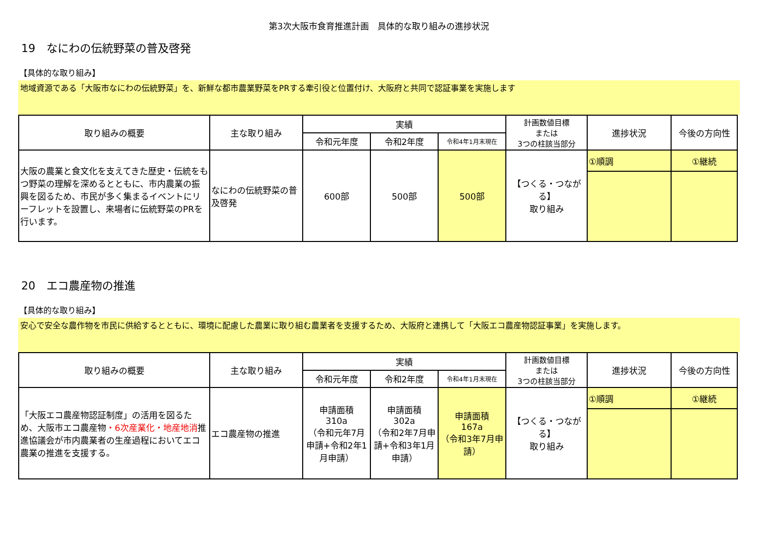第3次大阪市食育推進計画　具体的な取り組みの進捗状況
19　なにわの伝統野菜の普及啓発
【具体的な取り組み】
地域資源である「大阪市なにわの伝統野菜」を、新鮮な都市農業野菜をPRする牽引役と位置付け、大阪府と共同で認証事業を実施します
| 取り組みの概要 | 主な取り組み | 実績 | | | 計画数値目標 または 3つの柱該当部分 | 進捗状況 | 今後の方向性 |
| --- | --- | --- | --- | --- | --- | --- | --- |
| | | 令和元年度 | 令和2年度 | 令和4年1月末現在 | | | |
| 大阪の農業と食文化を支えてきた歴史・伝統をもつ野菜の理解を深めるとともに、市内農業の振興を図るため、市民が多く集まるイベントにリーフレットを設置し、来場者に伝統野菜のPRを行います。 | なにわの伝統野菜の普及啓発 | 600部 | 500部 | 500部 | 【つくる・つながる】 取り組み | ①順調 | ①継続 |
20　エコ農産物の推進
【具体的な取り組み】
安心で安全な農作物を市民に供給するとともに、環境に配慮した農業に取り組む農業者を支援するため、大阪府と連携して「大阪エコ農産物認証事業」を実施します。
| 取り組みの概要 | 主な取り組み | 実績 | | | 計画数値目標 または 3つの柱該当部分 | 進捗状況 | 今後の方向性 |
| --- | --- | --- | --- | --- | --- | --- | --- |
| | | 令和元年度 | 令和2年度 | 令和4年1月末現在 | | | |
| 「大阪エコ農産物認証制度」の活用を図るため、大阪市エコ農産物 ・6次産業化・地産地消 推進協議会が市内農業者の生産過程においてエコ農業の推進を支援する。 | エコ農産物の推進 | 申請面積 310a （令和元年7月申請+令和2年1月申請） | 申請面積 302a （令和2年7月申請+令和3年1月申請） | 申請面積 167a （令和3年7月申請） | 【つくる・つながる】 取り組み | ①順調 | ①継続 |